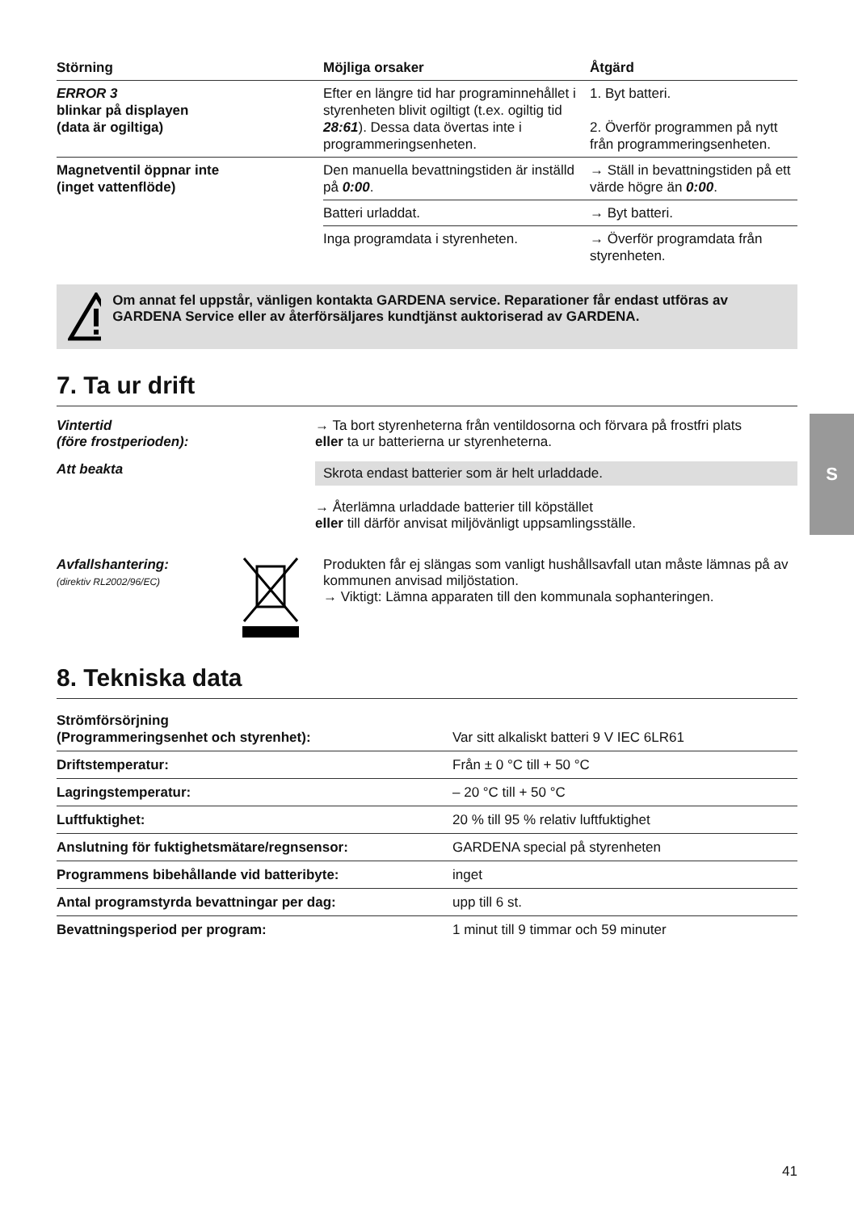S
| Störning | Möjliga orsaker | Åtgärd |
| --- | --- | --- |
| ERROR 3 blinkar på displayen (data är ogiltiga) | Efter en längre tid har program­innehållet i styrenheten blivit ogiltigt (t.ex. ogiltig tid 28:61 ). Dessa data övertas inte i programmeringsenheten. | 1. Byt batteri. 2. Överför programmen på nytt från programmerings­enheten. |
| Magnetventil öppnar inte (inget vattenflöde) | Den manuella bevattnings­tiden är inställd på 0:00 . | → Ställ in bevattningstiden på ett värde högre än 0:00 . |
| | Batteri urladdat. | → Byt batteri. |
| | Inga programdata i styr­enheten. | → Överför programdata från styrenheten. |
Om annat fel uppstår, vänligen kontakta GARDENA service. Reparationer får endast utföras av GARDENA Service eller av återförsäljares kundtjänst auktoriserad av GARDENA.
7. Ta ur drift
Vintertid
(före frostperioden):
→ Ta bort styrenheterna från ventildosorna och förvara på frostfri plats
eller ta ur batterierna ur styrenheterna.
Att beakta
Skrota endast batterier som är helt urladdade.
→ Återlämna urladdade batterier till köpstället
eller till därför anvisat miljövänligt uppsamlingsställe.
Avfallshantering:
(direktiv RL2002/96/EC)
Produkten får ej slängas som vanligt hushållsavfall utan måste lämnas på av kommunen anvisad miljöstation.
→ Viktigt: Lämna apparaten till den kommunala sophanteringen.
8. Tekniska data
| Strömförsörjning (Programmeringsenhet och styrenhet): | Var sitt alkaliskt batteri 9 V IEC 6LR61 |
| Driftstemperatur: | Från ± 0 °C till + 50 °C |
| Lagringstemperatur: | – 20 °C till + 50 °C |
| Luftfuktighet: | 20 % till 95 % relativ luftfuktighet |
| Anslutning för fuktighetsmätare/regnsensor: | GARDENA special på styrenheten |
| Programmens bibehållande vid batteribyte: | inget |
| Antal programstyrda bevattningar per dag: | upp till 6 st. |
| Bevattningsperiod per program: | 1 minut till 9 timmar och 59 minuter |
41